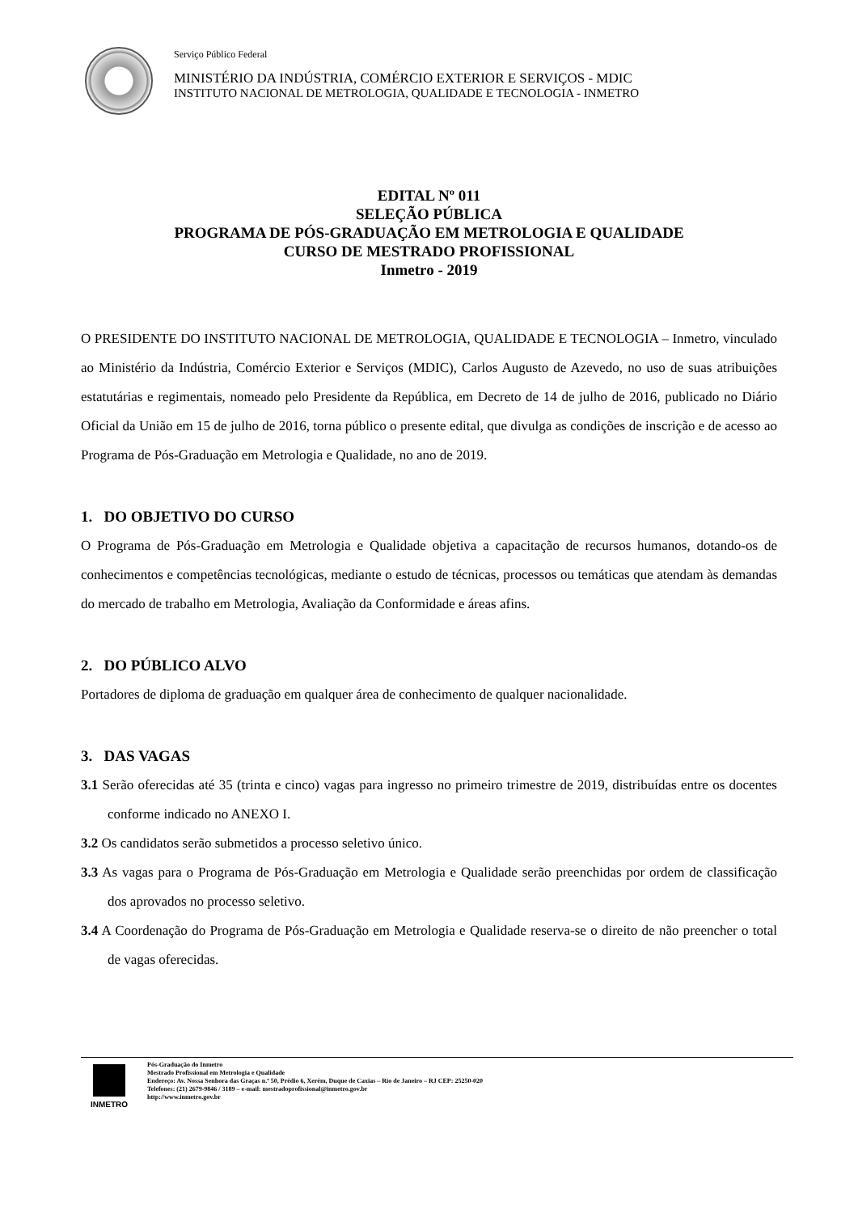Serviço Público Federal
MINISTÉRIO DA INDÚSTRIA, COMÉRCIO EXTERIOR E SERVIÇOS - MDIC
INSTITUTO NACIONAL DE METROLOGIA, QUALIDADE E TECNOLOGIA - INMETRO
EDITAL Nº 011
SELEÇÃO PÚBLICA
PROGRAMA DE PÓS-GRADUAÇÃO EM METROLOGIA E QUALIDADE
CURSO DE MESTRADO PROFISSIONAL
Inmetro - 2019
O PRESIDENTE DO INSTITUTO NACIONAL DE METROLOGIA, QUALIDADE E TECNOLOGIA – Inmetro, vinculado ao Ministério da Indústria, Comércio Exterior e Serviços (MDIC), Carlos Augusto de Azevedo, no uso de suas atribuições estatutárias e regimentais, nomeado pelo Presidente da República, em Decreto de 14 de julho de 2016, publicado no Diário Oficial da União em 15 de julho de 2016, torna público o presente edital, que divulga as condições de inscrição e de acesso ao Programa de Pós-Graduação em Metrologia e Qualidade, no ano de 2019.
1. DO OBJETIVO DO CURSO
O Programa de Pós-Graduação em Metrologia e Qualidade objetiva a capacitação de recursos humanos, dotando-os de conhecimentos e competências tecnológicas, mediante o estudo de técnicas, processos ou temáticas que atendam às demandas do mercado de trabalho em Metrologia, Avaliação da Conformidade e áreas afins.
2. DO PÚBLICO ALVO
Portadores de diploma de graduação em qualquer área de conhecimento de qualquer nacionalidade.
3. DAS VAGAS
3.1 Serão oferecidas até 35 (trinta e cinco) vagas para ingresso no primeiro trimestre de 2019, distribuídas entre os docentes conforme indicado no ANEXO I.
3.2 Os candidatos serão submetidos a processo seletivo único.
3.3 As vagas para o Programa de Pós-Graduação em Metrologia e Qualidade serão preenchidas por ordem de classificação dos aprovados no processo seletivo.
3.4 A Coordenação do Programa de Pós-Graduação em Metrologia e Qualidade reserva-se o direito de não preencher o total de vagas oferecidas.
INMETRO
Pós-Graduação do Inmetro
Mestrado Profissional em Metrologia e Qualidade
Endereço: Av. Nossa Senhora das Graças n.º 50, Prédio 6, Xerém, Duque de Caxias – Rio de Janeiro – RJ CEP: 25250-020
Telefones: (21) 2679-9846 / 3189 – e-mail: mestradoprofissional@inmetro.gov.br
http://www.inmetro.gov.br